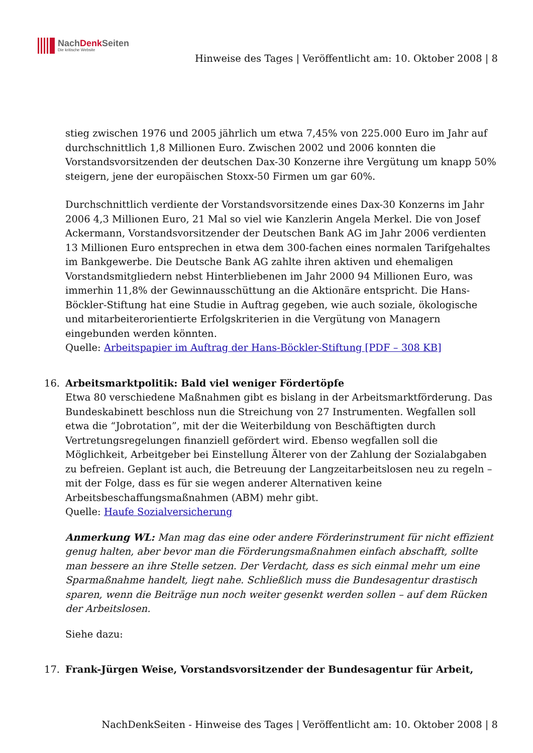NachDenk Seiten
Die kritische Website
Hinweise des Tages | Veröffentlicht am: 10. Oktober 2008 | 8
stieg zwischen 1976 und 2005 jährlich um etwa 7,45% von 225.000 Euro im Jahr auf durchschnittlich 1,8 Millionen Euro. Zwischen 2002 und 2006 konnten die Vorstandsvorsitzenden der deutschen Dax-30 Konzerne ihre Vergütung um knapp 50% steigern, jene der europäischen Stoxx-50 Firmen um gar 60%.
Durchschnittlich verdiente der Vorstandsvorsitzende eines Dax-30 Konzerns im Jahr 2006 4,3 Millionen Euro, 21 Mal so viel wie Kanzlerin Angela Merkel. Die von Josef Ackermann, Vorstandsvorsitzender der Deutschen Bank AG im Jahr 2006 verdienten 13 Millionen Euro entsprechen in etwa dem 300-fachen eines normalen Tarifgehaltes im Bankgewerbe. Die Deutsche Bank AG zahlte ihren aktiven und ehemaligen Vorstandsmitgliedern nebst Hinterbliebenen im Jahr 2000 94 Millionen Euro, was immerhin 11,8% der Gewinnausschüttung an die Aktionäre entspricht. Die Hans-Böckler-Stiftung hat eine Studie in Auftrag gegeben, wie auch soziale, ökologische und mitarbeiterorientierte Erfolgskriterien in die Vergütung von Managern eingebunden werden könnten.
Quelle: Arbeitspapier im Auftrag der Hans-Böckler-Stiftung [PDF – 308 KB]
16.
Arbeitsmarktpolitik: Bald viel weniger Fördertöpfe
Etwa 80 verschiedene Maßnahmen gibt es bislang in der Arbeitsmarktförderung. Das Bundeskabinett beschloss nun die Streichung von 27 Instrumenten. Wegfallen soll etwa die “Jobrotation”, mit der die Weiterbildung von Beschäftigten durch Vertretungsregelungen finanziell gefördert wird. Ebenso wegfallen soll die Möglichkeit, Arbeitgeber bei Einstellung Älterer von der Zahlung der Sozialabgaben zu befreien. Geplant ist auch, die Betreuung der Langzeitarbeitslosen neu zu regeln – mit der Folge, dass es für sie wegen anderer Alternativen keine Arbeitsbeschaffungsmaßnahmen (ABM) mehr gibt.
Quelle: Haufe Sozialversicherung
Anmerkung WL: Man mag das eine oder andere Förderinstrument für nicht effizient genug halten, aber bevor man die Förderungsmaßnahmen einfach abschafft, sollte man bessere an ihre Stelle setzen. Der Verdacht, dass es sich einmal mehr um eine Sparmaßnahme handelt, liegt nahe. Schließlich muss die Bundesagentur drastisch sparen, wenn die Beiträge nun noch weiter gesenkt werden sollen – auf dem Rücken der Arbeitslosen.
Siehe dazu:
17.
Frank-Jürgen Weise, Vorstandsvorsitzender der Bundesagentur für Arbeit,
NachDenkSeiten - Hinweise des Tages | Veröffentlicht am: 10. Oktober 2008 | 8